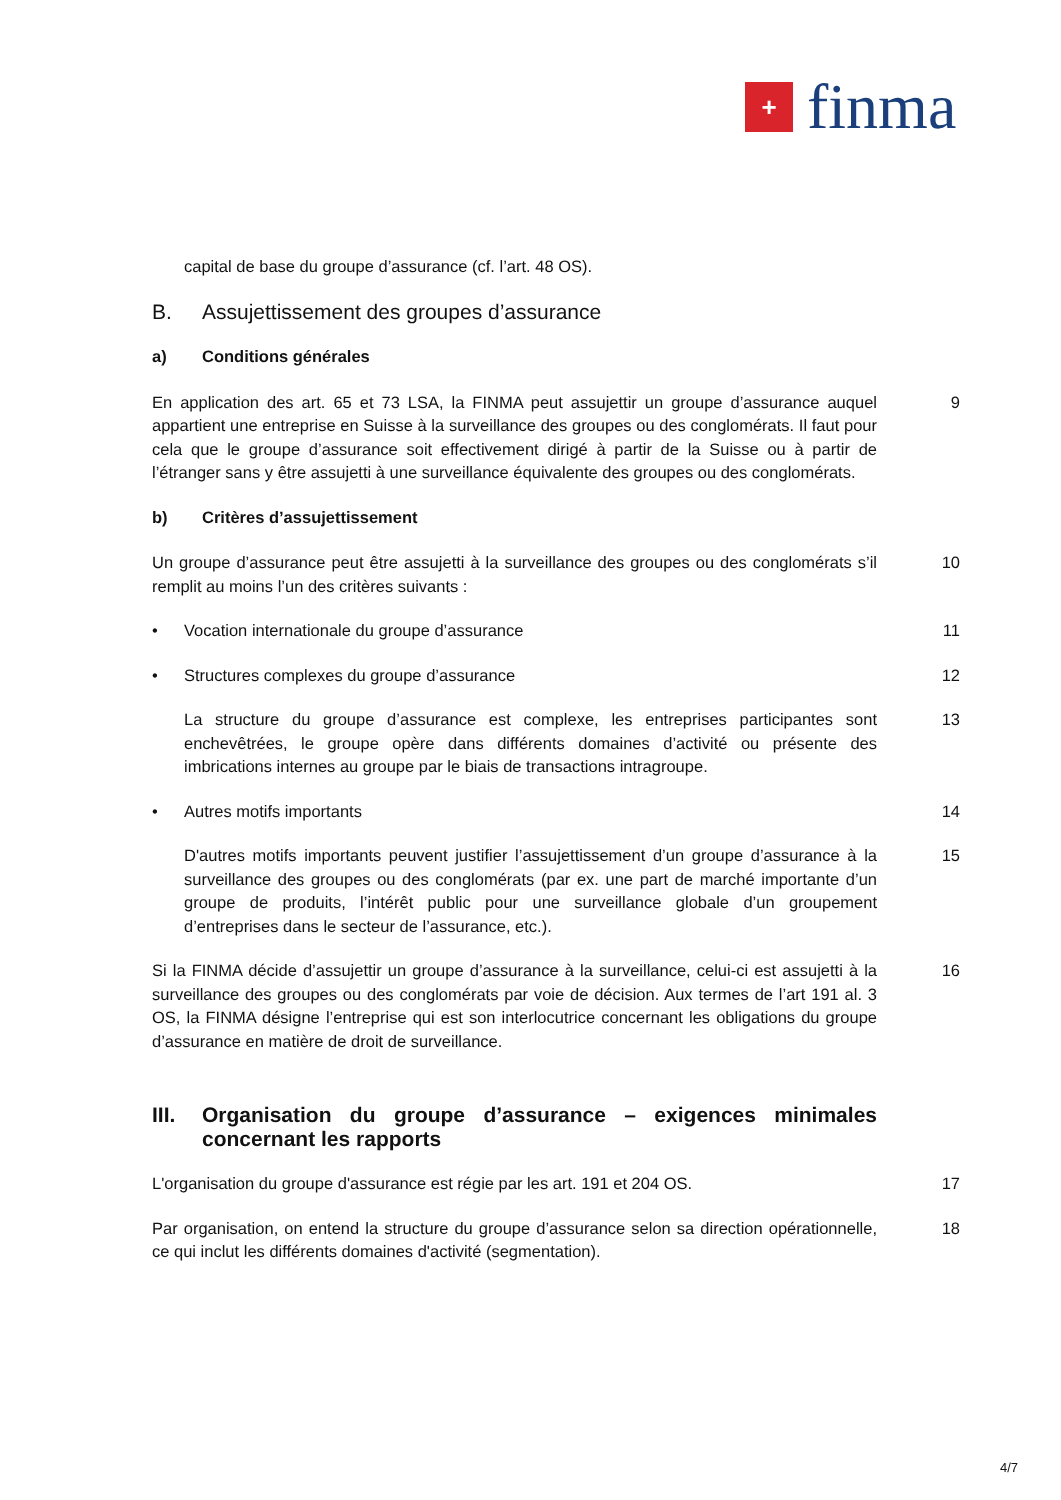+
finma
capital de base du groupe d’assurance (cf. l’art. 48 OS).
B. Assujettissement des groupes d’assurance
a) Conditions générales
En application des art. 65 et 73 LSA, la FINMA peut assujettir un groupe d’assurance auquel appartient une entreprise en Suisse à la surveillance des groupes ou des conglomérats. Il faut pour cela que le groupe d’assurance soit effectivement dirigé à partir de la Suisse ou à partir de l’étranger sans y être assujetti à une surveillance équivalente des groupes ou des conglomérats.
9
b) Critères d’assujettissement
Un groupe d’assurance peut être assujetti à la surveillance des groupes ou des conglomérats s’il remplit au moins l’un des critères suivants :
10
• Vocation internationale du groupe d’assurance 11
• Structures complexes du groupe d’assurance 12
La structure du groupe d’assurance est complexe, les entreprises participantes sont enchevêtrées, le groupe opère dans différents domaines d’activité ou présente des imbrications internes au groupe par le biais de transactions intragroupe.
13
• Autres motifs importants 14
D'autres motifs importants peuvent justifier l’assujettissement d’un groupe d’assurance à la surveillance des groupes ou des conglomérats (par ex. une part de marché importante d’un groupe de produits, l’intérêt public pour une surveillance globale d’un groupement d’entreprises dans le secteur de l’assurance, etc.).
15
Si la FINMA décide d’assujettir un groupe d’assurance à la surveillance, celui-ci est assujetti à la surveillance des groupes ou des conglomérats par voie de décision. Aux termes de l’art 191 al. 3 OS, la FINMA désigne l’entreprise qui est son interlocutrice concernant les obligations du groupe d’assurance en matière de droit de surveillance.
16
III.
Organisation du groupe d’assurance – exigences minimales concernant les rapports
L'organisation du groupe d'assurance est régie par les art. 191 et 204 OS.
17
Par organisation, on entend la structure du groupe d’assurance selon sa direction opérationnelle, ce qui inclut les différents domaines d'activité (segmentation).
18
4/7